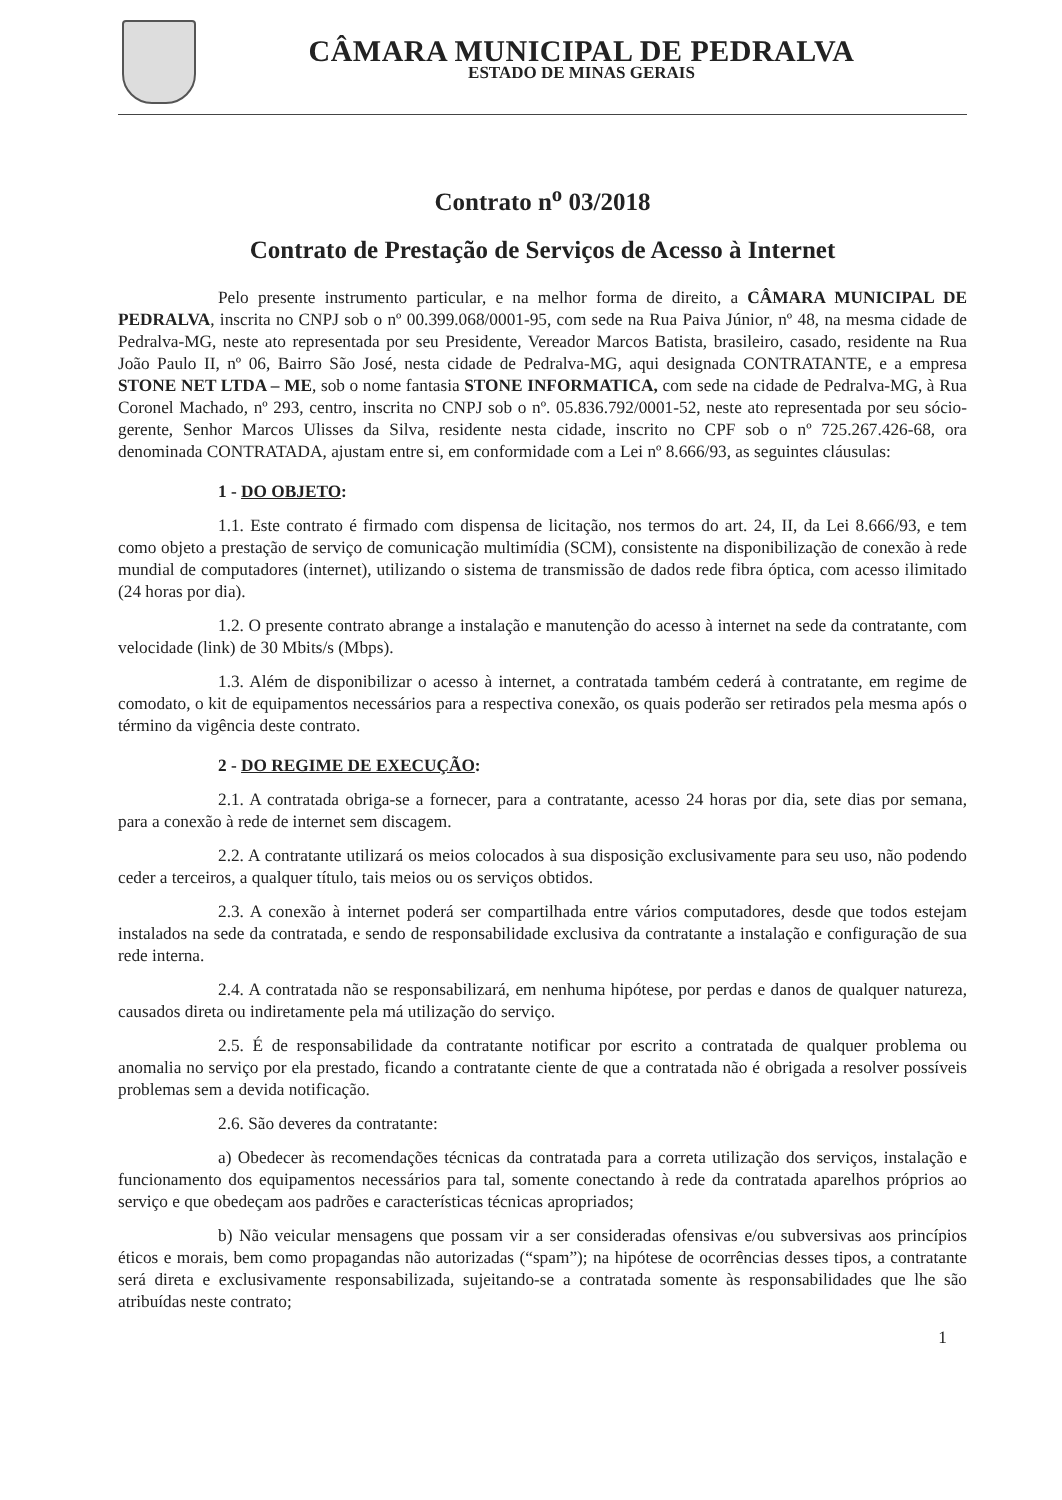CÂMARA MUNICIPAL DE PEDRALVA
ESTADO DE MINAS GERAIS
Contrato n<sup>o</sup> 03/2018
Contrato de Prestação de Serviços de Acesso à Internet
Pelo presente instrumento particular, e na melhor forma de direito, a CÂMARA MUNICIPAL DE PEDRALVA, inscrita no CNPJ sob o nº 00.399.068/0001-95, com sede na Rua Paiva Júnior, nº 48, na mesma cidade de Pedralva-MG, neste ato representada por seu Presidente, Vereador Marcos Batista, brasileiro, casado, residente na Rua João Paulo II, nº 06, Bairro São José, nesta cidade de Pedralva-MG, aqui designada CONTRATANTE, e a empresa STONE NET LTDA – ME, sob o nome fantasia STONE INFORMATICA, com sede na cidade de Pedralva-MG, à Rua Coronel Machado, nº 293, centro, inscrita no CNPJ sob o nº. 05.836.792/0001-52, neste ato representada por seu sócio-gerente, Senhor Marcos Ulisses da Silva, residente nesta cidade, inscrito no CPF sob o nº 725.267.426-68, ora denominada CONTRATADA, ajustam entre si, em conformidade com a Lei nº 8.666/93, as seguintes cláusulas:
1 - DO OBJETO:
1.1. Este contrato é firmado com dispensa de licitação, nos termos do art. 24, II, da Lei 8.666/93, e tem como objeto a prestação de serviço de comunicação multimídia (SCM), consistente na disponibilização de conexão à rede mundial de computadores (internet), utilizando o sistema de transmissão de dados rede fibra óptica, com acesso ilimitado (24 horas por dia).
1.2. O presente contrato abrange a instalação e manutenção do acesso à internet na sede da contratante, com velocidade (link) de 30 Mbits/s (Mbps).
1.3. Além de disponibilizar o acesso à internet, a contratada também cederá à contratante, em regime de comodato, o kit de equipamentos necessários para a respectiva conexão, os quais poderão ser retirados pela mesma após o término da vigência deste contrato.
2 - DO REGIME DE EXECUÇÃO:
2.1. A contratada obriga-se a fornecer, para a contratante, acesso 24 horas por dia, sete dias por semana, para a conexão à rede de internet sem discagem.
2.2. A contratante utilizará os meios colocados à sua disposição exclusivamente para seu uso, não podendo ceder a terceiros, a qualquer título, tais meios ou os serviços obtidos.
2.3. A conexão à internet poderá ser compartilhada entre vários computadores, desde que todos estejam instalados na sede da contratada, e sendo de responsabilidade exclusiva da contratante a instalação e configuração de sua rede interna.
2.4. A contratada não se responsabilizará, em nenhuma hipótese, por perdas e danos de qualquer natureza, causados direta ou indiretamente pela má utilização do serviço.
2.5. É de responsabilidade da contratante notificar por escrito a contratada de qualquer problema ou anomalia no serviço por ela prestado, ficando a contratante ciente de que a contratada não é obrigada a resolver possíveis problemas sem a devida notificação.
2.6. São deveres da contratante:
a) Obedecer às recomendações técnicas da contratada para a correta utilização dos serviços, instalação e funcionamento dos equipamentos necessários para tal, somente conectando à rede da contratada aparelhos próprios ao serviço e que obedeçam aos padrões e características técnicas apropriados;
b) Não veicular mensagens que possam vir a ser consideradas ofensivas e/ou subversivas aos princípios éticos e morais, bem como propagandas não autorizadas (“spam”); na hipótese de ocorrências desses tipos, a contratante será direta e exclusivamente responsabilizada, sujeitando-se a contratada somente às responsabilidades que lhe são atribuídas neste contrato;
1